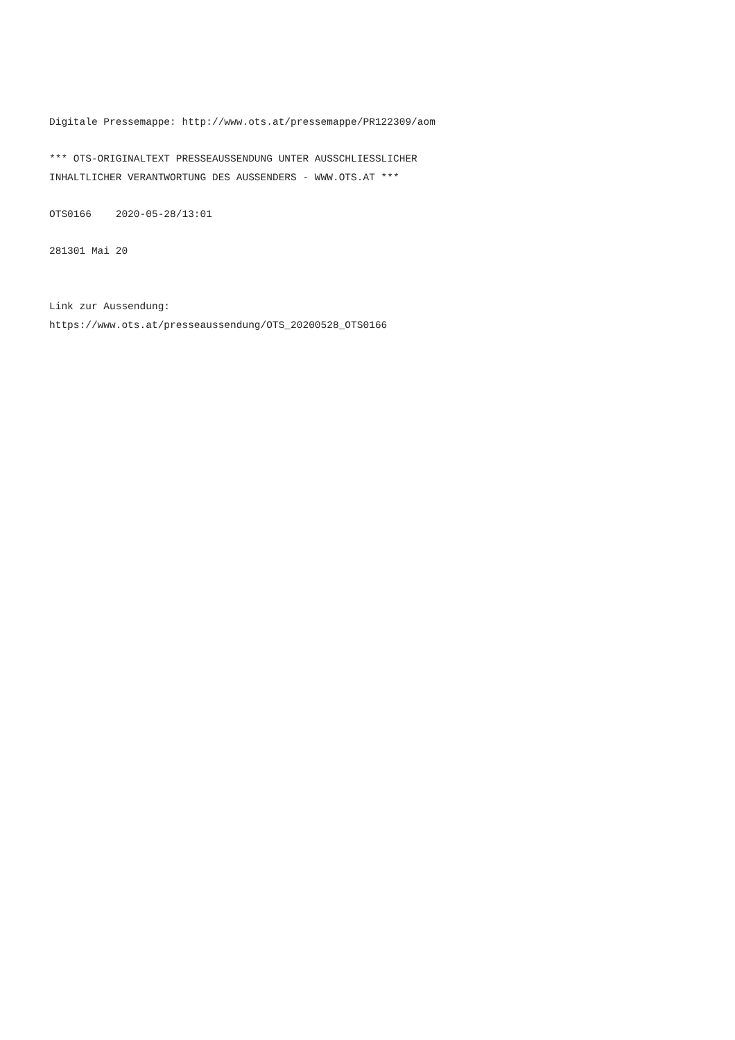Digitale Pressemappe: http://www.ots.at/pressemappe/PR122309/aom
*** OTS-ORIGINALTEXT PRESSEAUSSENDUNG UNTER AUSSCHLIESSLICHER INHALTLICHER VERANTWORTUNG DES AUSSENDERS - WWW.OTS.AT ***
OTS0166 2020-05-28/13:01
281301 Mai 20
Link zur Aussendung: https://www.ots.at/presseaussendung/OTS_20200528_OTS0166